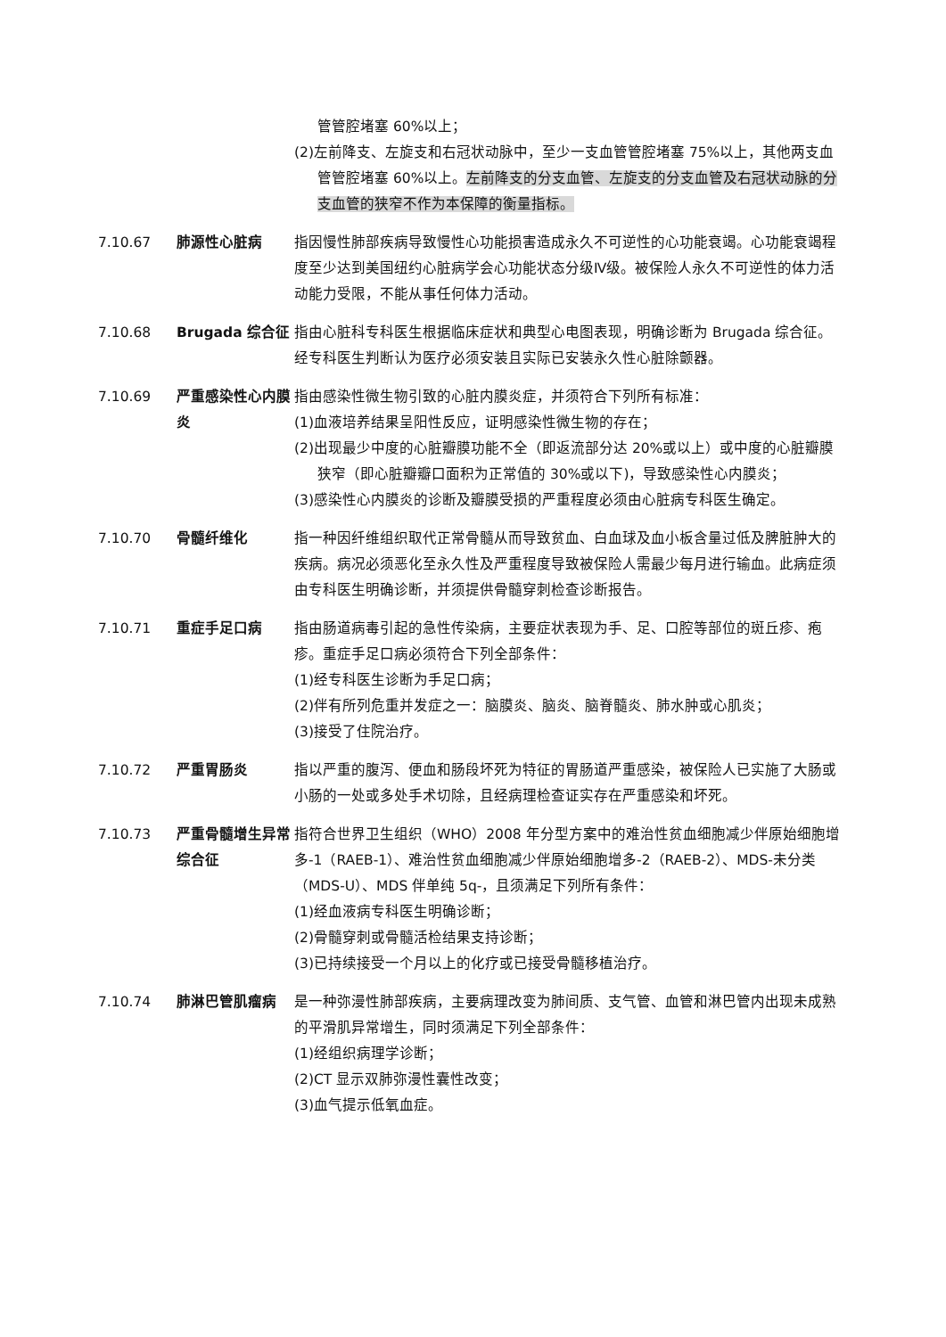管管腔堵塞 60%以上；
(2)左前降支、左旋支和右冠状动脉中，至少一支血管管腔堵塞 75%以上，其他两支血管管腔堵塞 60%以上。左前降支的分支血管、左旋支的分支血管及右冠状动脉的分支血管的狭窄不作为本保障的衡量指标。
7.10.67 肺源性心脏病 指因慢性肺部疾病导致慢性心功能损害造成永久不可逆性的心功能衰竭。心功能衰竭程度至少达到美国纽约心脏病学会心功能状态分级Ⅳ级。被保险人永久不可逆性的体力活动能力受限，不能从事任何体力活动。
7.10.68 Brugada 综合征 指由心脏科专科医生根据临床症状和典型心电图表现，明确诊断为 Brugada 综合征。
经专科医生判断认为医疗必须安装且实际已安装永久性心脏除颤器。
7.10.69 严重感染性心内膜炎
指由感染性微生物引致的心脏内膜炎症，并须符合下列所有标准：
(1)血液培养结果呈阳性反应，证明感染性微生物的存在；
(2)出现最少中度的心脏瓣膜功能不全（即返流部分达 20%或以上）或中度的心脏瓣膜狭窄（即心脏瓣瓣口面积为正常值的 30%或以下)，导致感染性心内膜炎；
(3)感染性心内膜炎的诊断及瓣膜受损的严重程度必须由心脏病专科医生确定。
7.10.70 骨髓纤维化 指一种因纤维组织取代正常骨髓从而导致贫血、白血球及血小板含量过低及脾脏肿大的疾病。病况必须恶化至永久性及严重程度导致被保险人需最少每月进行输血。此病症须由专科医生明确诊断，并须提供骨髓穿刺检查诊断报告。
7.10.71 重症手足口病 指由肠道病毒引起的急性传染病，主要症状表现为手、足、口腔等部位的斑丘疹、疱疹。重症手足口病必须符合下列全部条件：
(1)经专科医生诊断为手足口病；
(2)伴有所列危重并发症之一：脑膜炎、脑炎、脑脊髓炎、肺水肿或心肌炎；
(3)接受了住院治疗。
7.10.72 严重胃肠炎 指以严重的腹泻、便血和肠段坏死为特征的胃肠道严重感染，被保险人已实施了大肠或小肠的一处或多处手术切除，且经病理检查证实存在严重感染和坏死。
7.10.73 严重骨髓增生异常综合征
指符合世界卫生组织（WHO）2008 年分型方案中的难治性贫血细胞减少伴原始细胞增多-1（RAEB-1）、难治性贫血细胞减少伴原始细胞增多-2（RAEB-2）、MDS-未分类（MDS-U）、MDS 伴单纯 5q-，且须满足下列所有条件：
(1)经血液病专科医生明确诊断；
(2)骨髓穿刺或骨髓活检结果支持诊断；
(3)已持续接受一个月以上的化疗或已接受骨髓移植治疗。
7.10.74 肺淋巴管肌瘤病 是一种弥漫性肺部疾病，主要病理改变为肺间质、支气管、血管和淋巴管内出现未成熟的平滑肌异常增生，同时须满足下列全部条件：
(1)经组织病理学诊断；
(2)CT 显示双肺弥漫性囊性改变；
(3)血气提示低氧血症。